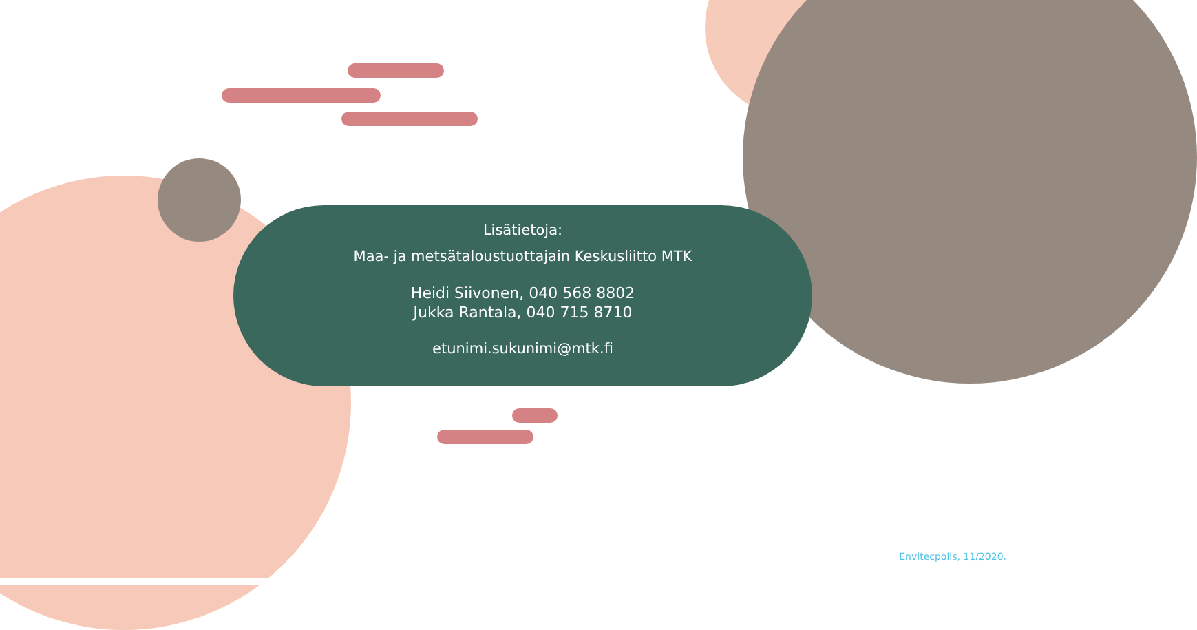Lisätietoja:
Maa- ja metsätaloustuottajain Keskusliitto MTK
Heidi Siivonen, 040 568 8802
Jukka Rantala, 040 715 8710
etunimi.sukunimi@mtk.fi
Envitecpolis, 11/2020.